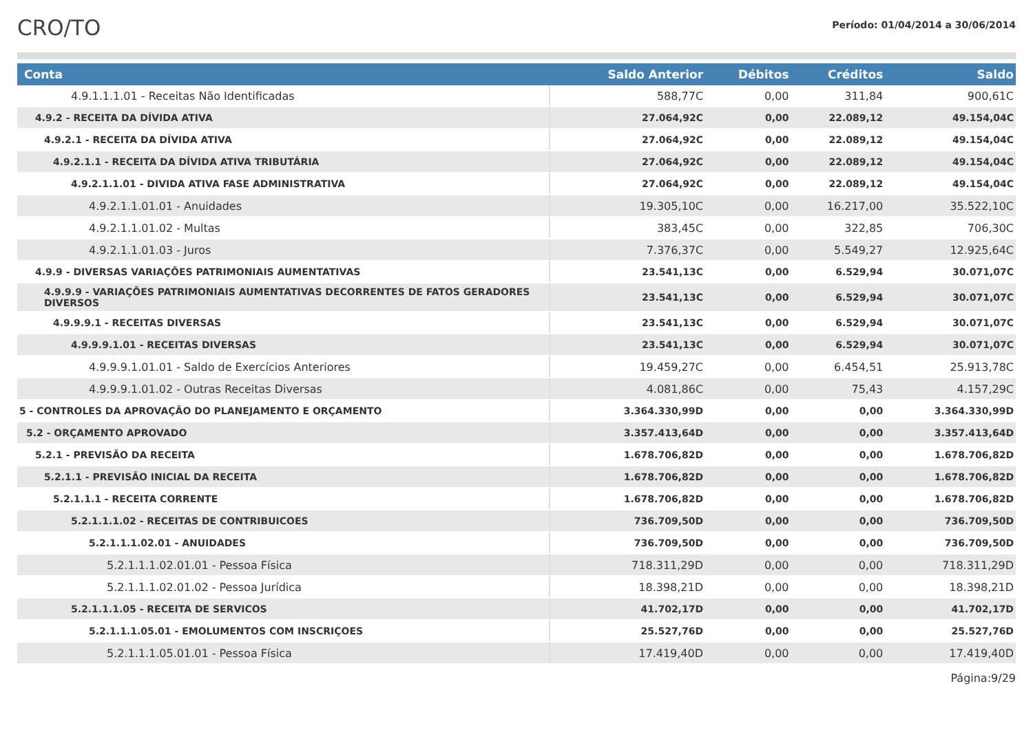CRO/TO
Período: 01/04/2014 a 30/06/2014
| Conta | Saldo Anterior | Débitos | Créditos | Saldo |
| --- | --- | --- | --- | --- |
| 4.9.1.1.1.01 - Receitas Não Identificadas | 588,77C | 0,00 | 311,84 | 900,61C |
| 4.9.2 - RECEITA DA DÍVIDA ATIVA | 27.064,92C | 0,00 | 22.089,12 | 49.154,04C |
| 4.9.2.1 - RECEITA DA DÍVIDA ATIVA | 27.064,92C | 0,00 | 22.089,12 | 49.154,04C |
| 4.9.2.1.1 - RECEITA DA DÍVIDA ATIVA TRIBUTÁRIA | 27.064,92C | 0,00 | 22.089,12 | 49.154,04C |
| 4.9.2.1.1.01 - DIVIDA ATIVA FASE ADMINISTRATIVA | 27.064,92C | 0,00 | 22.089,12 | 49.154,04C |
| 4.9.2.1.1.01.01 - Anuidades | 19.305,10C | 0,00 | 16.217,00 | 35.522,10C |
| 4.9.2.1.1.01.02 - Multas | 383,45C | 0,00 | 322,85 | 706,30C |
| 4.9.2.1.1.01.03 - Juros | 7.376,37C | 0,00 | 5.549,27 | 12.925,64C |
| 4.9.9 - DIVERSAS VARIAÇÕES PATRIMONIAIS AUMENTATIVAS | 23.541,13C | 0,00 | 6.529,94 | 30.071,07C |
| 4.9.9.9 - VARIAÇÕES PATRIMONIAIS AUMENTATIVAS DECORRENTES DE FATOS GERADORES DIVERSOS | 23.541,13C | 0,00 | 6.529,94 | 30.071,07C |
| 4.9.9.9.1 - RECEITAS DIVERSAS | 23.541,13C | 0,00 | 6.529,94 | 30.071,07C |
| 4.9.9.9.1.01 - RECEITAS DIVERSAS | 23.541,13C | 0,00 | 6.529,94 | 30.071,07C |
| 4.9.9.9.1.01.01 - Saldo de Exercícios Anteriores | 19.459,27C | 0,00 | 6.454,51 | 25.913,78C |
| 4.9.9.9.1.01.02 - Outras Receitas Diversas | 4.081,86C | 0,00 | 75,43 | 4.157,29C |
| 5 - CONTROLES DA APROVAÇÃO DO PLANEJAMENTO E ORÇAMENTO | 3.364.330,99D | 0,00 | 0,00 | 3.364.330,99D |
| 5.2 - ORÇAMENTO APROVADO | 3.357.413,64D | 0,00 | 0,00 | 3.357.413,64D |
| 5.2.1 - PREVISÃO DA RECEITA | 1.678.706,82D | 0,00 | 0,00 | 1.678.706,82D |
| 5.2.1.1 - PREVISÃO INICIAL DA RECEITA | 1.678.706,82D | 0,00 | 0,00 | 1.678.706,82D |
| 5.2.1.1.1 - RECEITA CORRENTE | 1.678.706,82D | 0,00 | 0,00 | 1.678.706,82D |
| 5.2.1.1.1.02 - RECEITAS DE CONTRIBUICOES | 736.709,50D | 0,00 | 0,00 | 736.709,50D |
| 5.2.1.1.1.02.01 - ANUIDADES | 736.709,50D | 0,00 | 0,00 | 736.709,50D |
| 5.2.1.1.1.02.01.01 - Pessoa Física | 718.311,29D | 0,00 | 0,00 | 718.311,29D |
| 5.2.1.1.1.02.01.02 - Pessoa Jurídica | 18.398,21D | 0,00 | 0,00 | 18.398,21D |
| 5.2.1.1.1.05 - RECEITA DE SERVICOS | 41.702,17D | 0,00 | 0,00 | 41.702,17D |
| 5.2.1.1.1.05.01 - EMOLUMENTOS COM INSCRIÇOES | 25.527,76D | 0,00 | 0,00 | 25.527,76D |
| 5.2.1.1.1.05.01.01 - Pessoa Física | 17.419,40D | 0,00 | 0,00 | 17.419,40D |
Página:9/29